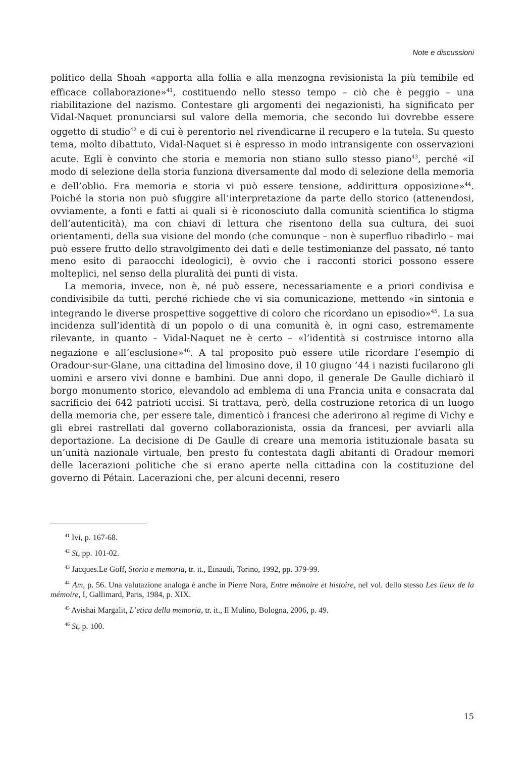Note e discussioni
politico della Shoah «apporta alla follia e alla menzogna revisionista la più temibile ed efficace collaborazione»<sup>41</sup>, costituendo nello stesso tempo – ciò che è peggio – una riabilitazione del nazismo. Contestare gli argomenti dei negazionisti, ha significato per Vidal-Naquet pronunciarsi sul valore della memoria, che secondo lui dovrebbe essere oggetto di studio<sup>42</sup> e di cui è perentorio nel rivendicarne il recupero e la tutela. Su questo tema, molto dibattuto, Vidal-Naquet si è espresso in modo intransigente con osservazioni acute. Egli è convinto che storia e memoria non stiano sullo stesso piano<sup>43</sup>, perché «il modo di selezione della storia funziona diversamente dal modo di selezione della memoria e dell’oblio. Fra memoria e storia vi può essere tensione, addirittura opposizione»<sup>44</sup>. Poiché la storia non può sfuggire all’interpretazione da parte dello storico (attenendosi, ovviamente, a fonti e fatti ai quali si è riconosciuto dalla comunità scientifica lo stigma dell’autenticità), ma con chiavi di lettura che risentono della sua cultura, dei suoi orientamenti, della sua visione del mondo (che comunque – non è superfluo ribadirlo – mai può essere frutto dello stravolgimento dei dati e delle testimonianze del passato, né tanto meno esito di paraocchi ideologici), è ovvio che i racconti storici possono essere molteplici, nel senso della pluralità dei punti di vista.
La memoria, invece, non è, né può essere, necessariamente e a priori condivisa e condivisibile da tutti, perché richiede che vi sia comunicazione, mettendo «in sintonia e integrando le diverse prospettive soggettive di coloro che ricordano un episodio»<sup>45</sup>. La sua incidenza sull’identità di un popolo o di una comunità è, in ogni caso, estremamente rilevante, in quanto – Vidal-Naquet ne è certo – «l’identità si costruisce intorno alla negazione e all’esclusione»<sup>46</sup>. A tal proposito può essere utile ricordare l’esempio di Oradour-sur-Glane, una cittadina del limosino dove, il 10 giugno ’44 i nazisti fucilarono gli uomini e arsero vivi donne e bambini. Due anni dopo, il generale De Gaulle dichiarò il borgo monumento storico, elevandolo ad emblema di una Francia unita e consacrata dal sacrificio dei 642 patrioti uccisi. Si trattava, però, della costruzione retorica di un luogo della memoria che, per essere tale, dimenticò i francesi che aderirono al regime di Vichy e gli ebrei rastrellati dal governo collaborazionista, ossia da francesi, per avviarli alla deportazione. La decisione di De Gaulle di creare una memoria istituzionale basata su un’unità nazionale virtuale, ben presto fu contestata dagli abitanti di Oradour memori delle lacerazioni politiche che si erano aperte nella cittadina con la costituzione del governo di Pétain. Lacerazioni che, per alcuni decenni, resero
<sup>41</sup> Ivi, p. 167-68.
<sup>42</sup> St, pp. 101-02.
<sup>43</sup> Jacques.Le Goff, Storia e memoria, tr. it., Einaudi, Torino, 1992, pp. 379-99.
<sup>44</sup> Am, p. 56. Una valutazione analoga è anche in Pierre Nora, Entre mémoire et histoire, nel vol. dello stesso Les lieux de la mémoire, I, Gallimard, Paris, 1984, p. XIX.
<sup>45</sup> Avishai Margalit, L’etica della memoria, tr. it., Il Mulino, Bologna, 2006, p. 49.
<sup>46</sup> St, p. 100.
15